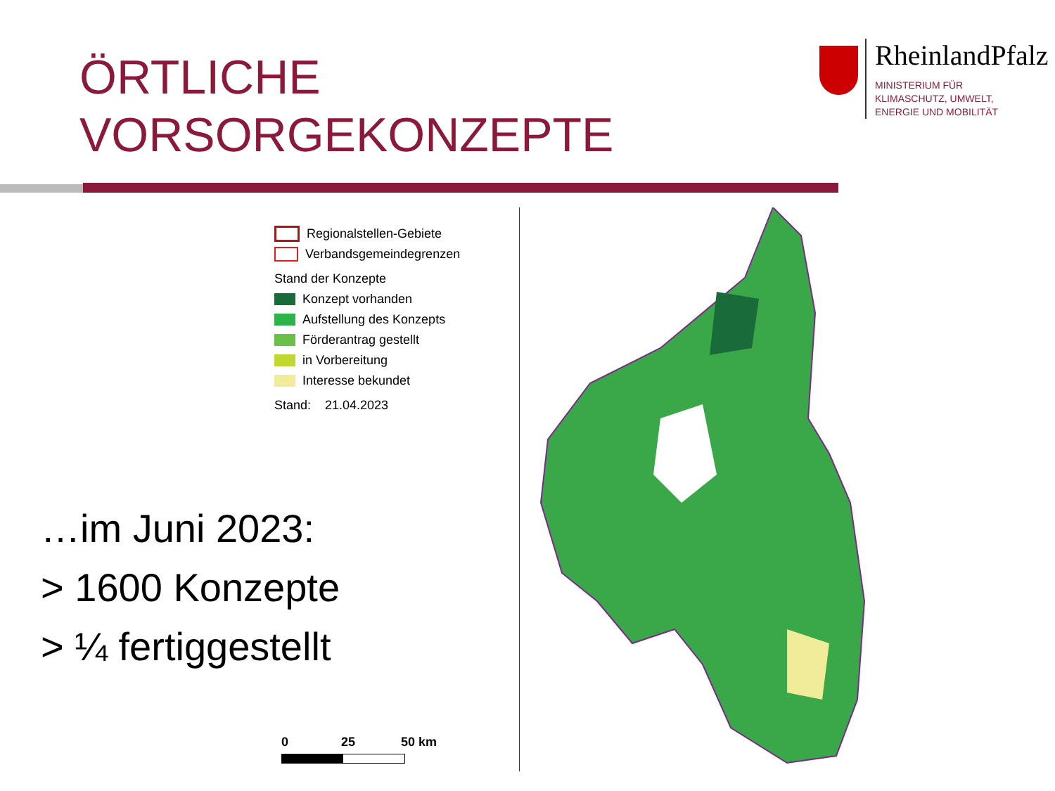ÖRTLICHE
VORSORGEKONZEPTE
RheinlandPfalz
MINISTERIUM FÜR
KLIMASCHUTZ, UMWELT,
ENERGIE UND MOBILITÄT
Regionalstellen-Gebiete
Verbandsgemeindegrenzen
Stand der Konzepte
Konzept vorhanden
Aufstellung des Konzepts
Förderantrag gestellt
in Vorbereitung
Interesse bekundet
Stand: 21.04.2023
…im Juni 2023:
> 1600 Konzepte
> ¼ fertiggestellt
0 25 50 km